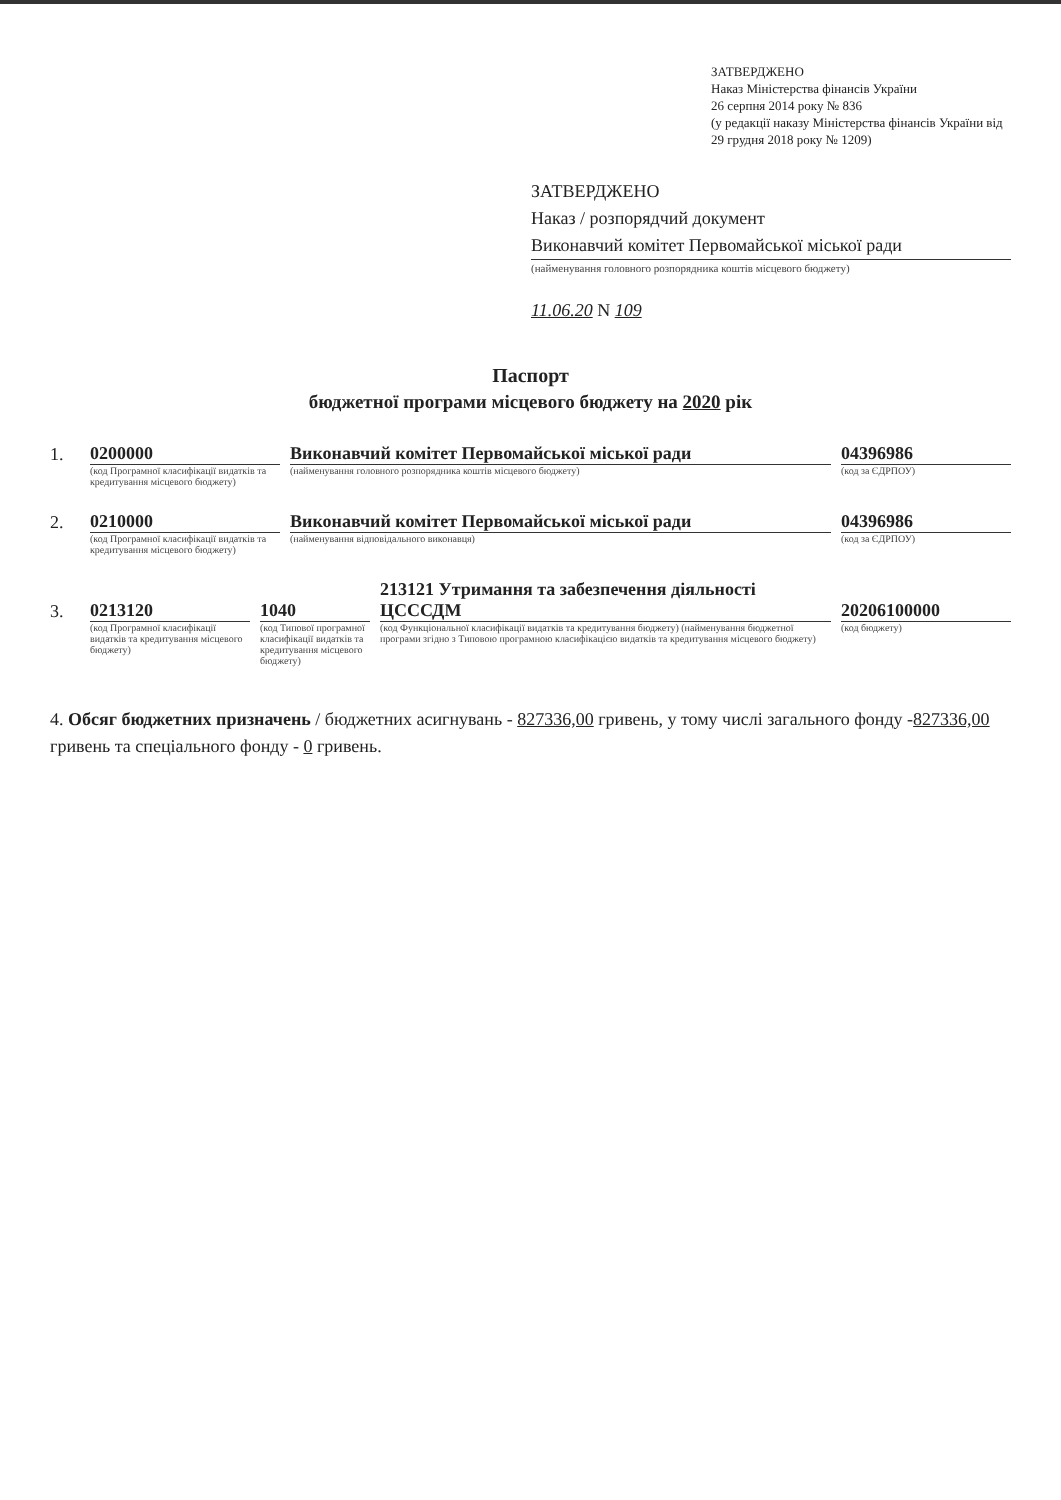ЗАТВЕРДЖЕНО
Наказ Міністерства фінансів України
26 серпня 2014 року № 836
(у редакції наказу Міністерства фінансів України від 29 грудня 2018 року № 1209)
ЗАТВЕРДЖЕНО
Наказ / розпорядчий документ
Виконавчий комітет Первомайської міської ради
(найменування головного розпорядника коштів місцевого бюджету)
11.06.20 N 109
Паспорт
бюджетної програми місцевого бюджету на 2020 рік
1. 0200000 Виконавчий комітет Первомайської міської ради 04396986
(код Програмної класифікації видатків та кредитування місцевого бюджету) (найменування головного розпорядника коштів місцевого бюджету) (код за ЄДРПОУ)
2. 0210000 Виконавчий комітет Первомайської міської ради 04396986
(код Програмної класифікації видатків та кредитування місцевого бюджету) (найменування відповідального виконавця) (код за ЄДРПОУ)
3. 0213120 1040 213121 Утримання та забезпечення діяльності ЦСССДМ 20206100000
(код Програмної класифікації видатків та кредитування місцевого бюджету) (код Типової програмної класифікації видатків та кредитування місцевого бюджету) (код Функціональної класифікації видатків та кредитування бюджету) (найменування бюджетної програми згідно з Типовою програмною класифікацією видатків та кредитування місцевого бюджету) (код бюджету)
4. Обсяг бюджетних призначень / бюджетних асигнувань - 827336,00 гривень, у тому числі загального фонду -827336,00 гривень та спеціального фонду - 0 гривень.